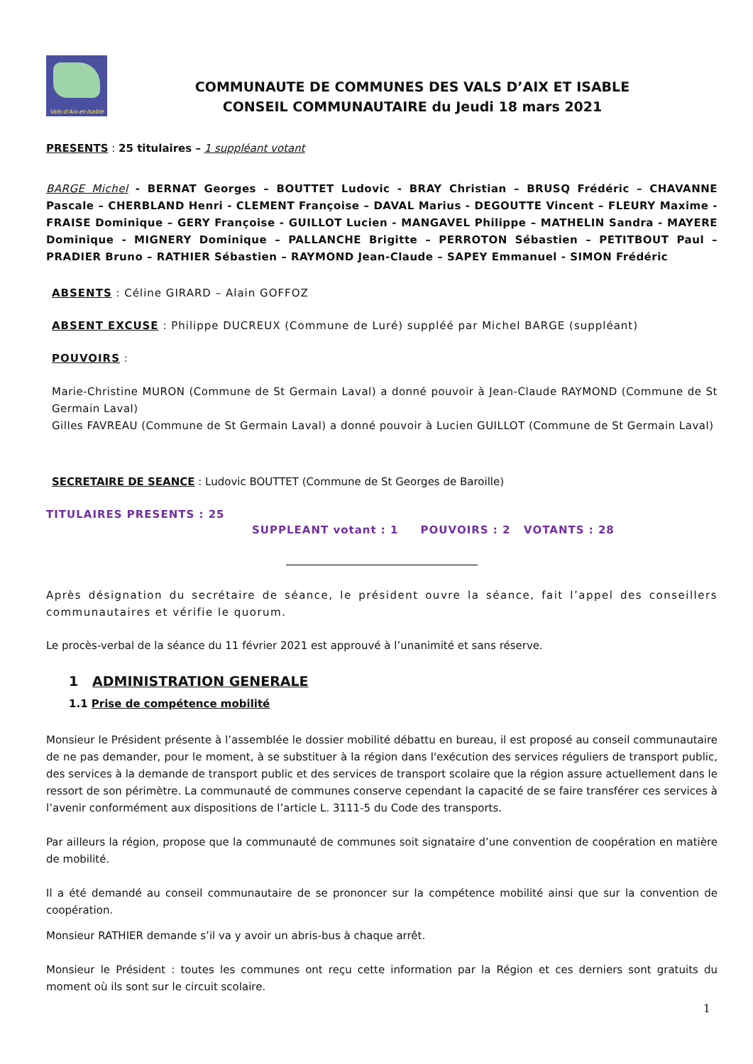Vals-d'Aix-et-Isable
COMMUNAUTE DE COMMUNES DES VALS D’AIX ET ISABLE
CONSEIL COMMUNAUTAIRE du Jeudi 18 mars 2021
PRESENTS : 25 titulaires – 1 suppléant votant
BARGE Michel - BERNAT Georges – BOUTTET Ludovic - BRAY Christian – BRUSQ Frédéric – CHAVANNE Pascale – CHERBLAND Henri - CLEMENT Françoise – DAVAL Marius - DEGOUTTE Vincent – FLEURY Maxime - FRAISE Dominique – GERY Françoise - GUILLOT Lucien - MANGAVEL Philippe – MATHELIN Sandra - MAYERE Dominique - MIGNERY Dominique – PALLANCHE Brigitte – PERROTON Sébastien – PETITBOUT Paul – PRADIER Bruno – RATHIER Sébastien – RAYMOND Jean-Claude – SAPEY Emmanuel - SIMON Frédéric
ABSENTS : Céline GIRARD – Alain GOFFOZ
ABSENT EXCUSE : Philippe DUCREUX (Commune de Luré) suppléé par Michel BARGE (suppléant)
POUVOIRS :
Marie-Christine MURON (Commune de St Germain Laval) a donné pouvoir à Jean-Claude RAYMOND (Commune de St Germain Laval)
Gilles FAVREAU (Commune de St Germain Laval) a donné pouvoir à Lucien GUILLOT (Commune de St Germain Laval)
SECRETAIRE DE SEANCE : Ludovic BOUTTET (Commune de St Georges de Baroille)
TITULAIRES PRESENTS : 25
SUPPLEANT votant : 1 POUVOIRS : 2 VOTANTS : 28
Après désignation du secrétaire de séance, le président ouvre la séance, fait l’appel des conseillers communautaires et vérifie le quorum.
Le procès-verbal de la séance du 11 février 2021 est approuvé à l’unanimité et sans réserve.
1 ADMINISTRATION GENERALE
1.1 Prise de compétence mobilité
Monsieur le Président présente à l’assemblée le dossier mobilité débattu en bureau, il est proposé au conseil communautaire de ne pas demander, pour le moment, à se substituer à la région dans l'exécution des services réguliers de transport public, des services à la demande de transport public et des services de transport scolaire que la région assure actuellement dans le ressort de son périmètre. La communauté de communes conserve cependant la capacité de se faire transférer ces services à l’avenir conformément aux dispositions de l’article L. 3111-5 du Code des transports.
Par ailleurs la région, propose que la communauté de communes soit signataire d’une convention de coopération en matière de mobilité.
Il a été demandé au conseil communautaire de se prononcer sur la compétence mobilité ainsi que sur la convention de coopération.
Monsieur RATHIER demande s’il va y avoir un abris-bus à chaque arrêt.
Monsieur le Président : toutes les communes ont reçu cette information par la Région et ces derniers sont gratuits du moment où ils sont sur le circuit scolaire.
1